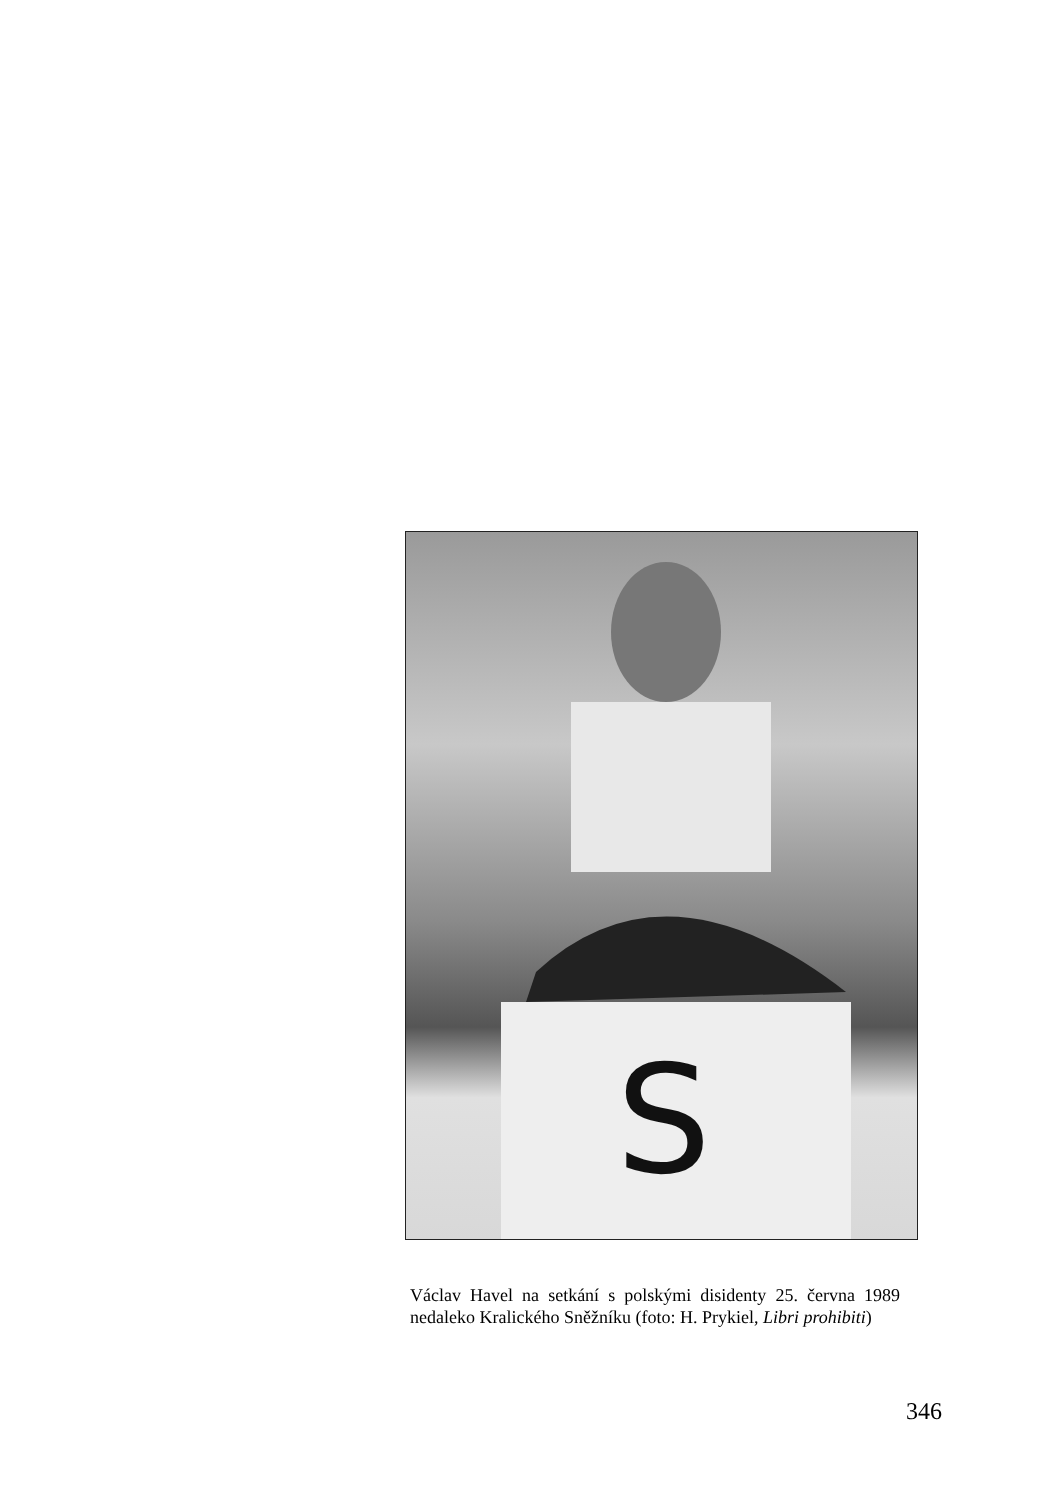S
Václav Havel na setkání s polskými disidenty 25. června 1989 nedaleko Kralického Sněžníku (foto: H. Prykiel, Libri prohibiti)
346